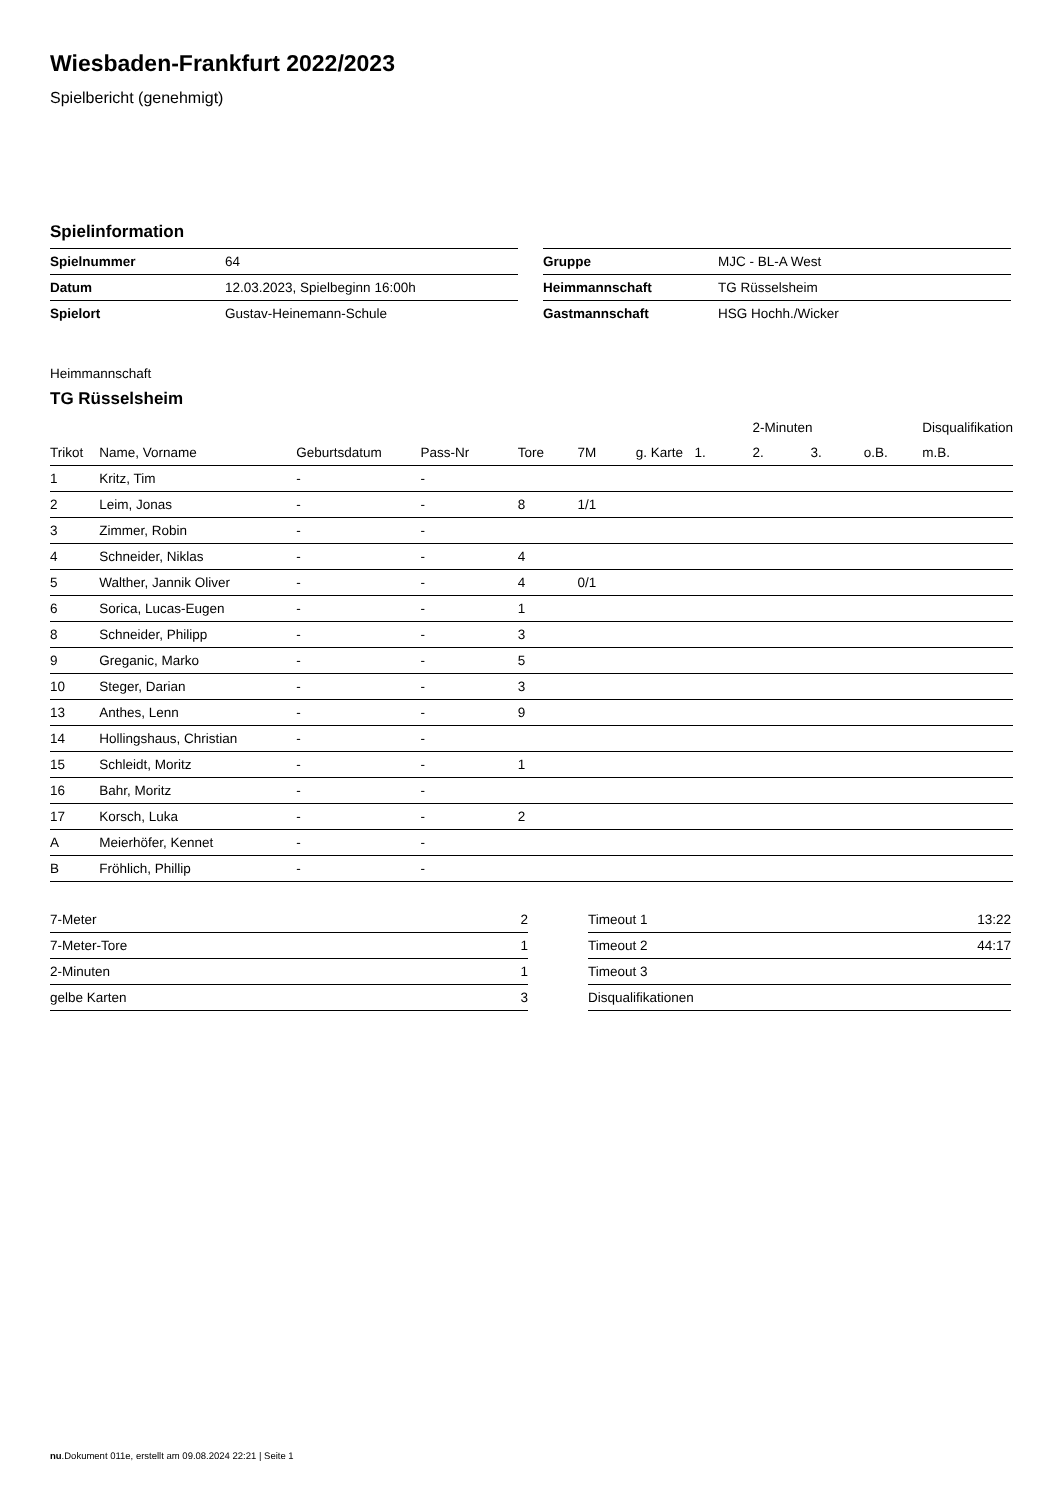Wiesbaden-Frankfurt 2022/2023
Spielbericht (genehmigt)
Spielinformation
| Spielnummer | 64 |
| Datum | 12.03.2023, Spielbeginn 16:00h |
| Spielort | Gustav-Heinemann-Schule |
| Gruppe | MJC - BL-A West |
| Heimmannschaft | TG Rüsselsheim |
| Gastmannschaft | HSG Hochh./Wicker |
Heimmannschaft
TG Rüsselsheim
| | | | | | | | | 2-Minuten | | | Disqualifikation |
| --- | --- | --- | --- | --- | --- | --- | --- | --- | --- | --- | --- |
| Trikot | Name, Vorname | Geburtsdatum | Pass-Nr | Tore | 7M | g. Karte | 1. | 2. | 3. | o.B. | m.B. |
| 1 | Kritz, Tim | - | - | | | | | | | | |
| 2 | Leim, Jonas | - | - | 8 | 1/1 | | | | | | |
| 3 | Zimmer, Robin | - | - | | | | | | | | |
| 4 | Schneider, Niklas | - | - | 4 | | | | | | | |
| 5 | Walther, Jannik Oliver | - | - | 4 | 0/1 | | | | | | |
| 6 | Sorica, Lucas-Eugen | - | - | 1 | | | | | | | |
| 8 | Schneider, Philipp | - | - | 3 | | | | | | | |
| 9 | Greganic, Marko | - | - | 5 | | | | | | | |
| 10 | Steger, Darian | - | - | 3 | | | | | | | |
| 13 | Anthes, Lenn | - | - | 9 | | | | | | | |
| 14 | Hollingshaus, Christian | - | - | | | | | | | | |
| 15 | Schleidt, Moritz | - | - | 1 | | | | | | | |
| 16 | Bahr, Moritz | - | - | | | | | | | | |
| 17 | Korsch, Luka | - | - | 2 | | | | | | | |
| A | Meierhöfer, Kennet | - | - | | | | | | | | |
| B | Fröhlich, Phillip | - | - | | | | | | | | |
| 7-Meter | 2 |
| 7-Meter-Tore | 1 |
| 2-Minuten | 1 |
| gelbe Karten | 3 |
| Timeout 1 | 13:22 |
| Timeout 2 | 44:17 |
| Timeout 3 | |
| Disqualifikationen | |
nu.Dokument 011e, erstellt am 09.08.2024 22:21 | Seite 1